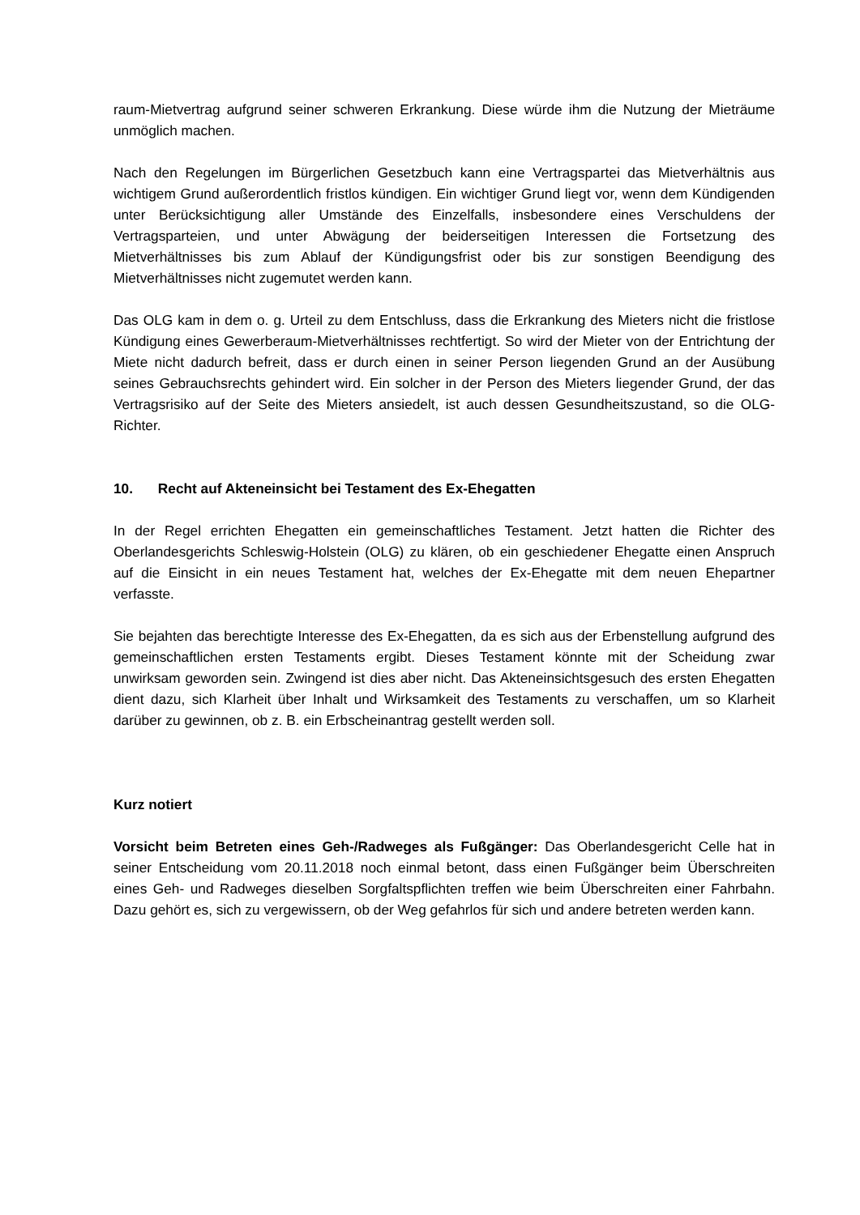raum-Mietvertrag aufgrund seiner schweren Erkrankung. Diese würde ihm die Nutzung der Mieträume unmöglich machen.
Nach den Regelungen im Bürgerlichen Gesetzbuch kann eine Vertragspartei das Mietverhältnis aus wichtigem Grund außerordentlich fristlos kündigen. Ein wichtiger Grund liegt vor, wenn dem Kündigenden unter Berücksichtigung aller Umstände des Einzelfalls, insbesondere eines Verschuldens der Vertragsparteien, und unter Abwägung der beiderseitigen Interessen die Fortsetzung des Mietverhältnisses bis zum Ablauf der Kündigungsfrist oder bis zur sonstigen Beendigung des Mietverhältnisses nicht zugemutet werden kann.
Das OLG kam in dem o. g. Urteil zu dem Entschluss, dass die Erkrankung des Mieters nicht die fristlose Kündigung eines Gewerberaum-Mietverhältnisses rechtfertigt. So wird der Mieter von der Entrichtung der Miete nicht dadurch befreit, dass er durch einen in seiner Person liegenden Grund an der Ausübung seines Gebrauchsrechts gehindert wird. Ein solcher in der Person des Mieters liegender Grund, der das Vertragsrisiko auf der Seite des Mieters ansiedelt, ist auch dessen Gesundheitszustand, so die OLG-Richter.
10. Recht auf Akteneinsicht bei Testament des Ex-Ehegatten
In der Regel errichten Ehegatten ein gemeinschaftliches Testament. Jetzt hatten die Richter des Oberlandesgerichts Schleswig-Holstein (OLG) zu klären, ob ein geschiedener Ehegatte einen Anspruch auf die Einsicht in ein neues Testament hat, welches der Ex-Ehegatte mit dem neuen Ehepartner verfasste.
Sie bejahten das berechtigte Interesse des Ex-Ehegatten, da es sich aus der Erbenstellung aufgrund des gemeinschaftlichen ersten Testaments ergibt. Dieses Testament könnte mit der Scheidung zwar unwirksam geworden sein. Zwingend ist dies aber nicht. Das Akteneinsichtsgesuch des ersten Ehegatten dient dazu, sich Klarheit über Inhalt und Wirksamkeit des Testaments zu verschaffen, um so Klarheit darüber zu gewinnen, ob z. B. ein Erbscheinantrag gestellt werden soll.
Kurz notiert
Vorsicht beim Betreten eines Geh-/Radweges als Fußgänger: Das Oberlandesgericht Celle hat in seiner Entscheidung vom 20.11.2018 noch einmal betont, dass einen Fußgänger beim Überschreiten eines Geh- und Radweges dieselben Sorgfaltspflichten treffen wie beim Überschreiten einer Fahrbahn. Dazu gehört es, sich zu vergewissern, ob der Weg gefahrlos für sich und andere betreten werden kann.